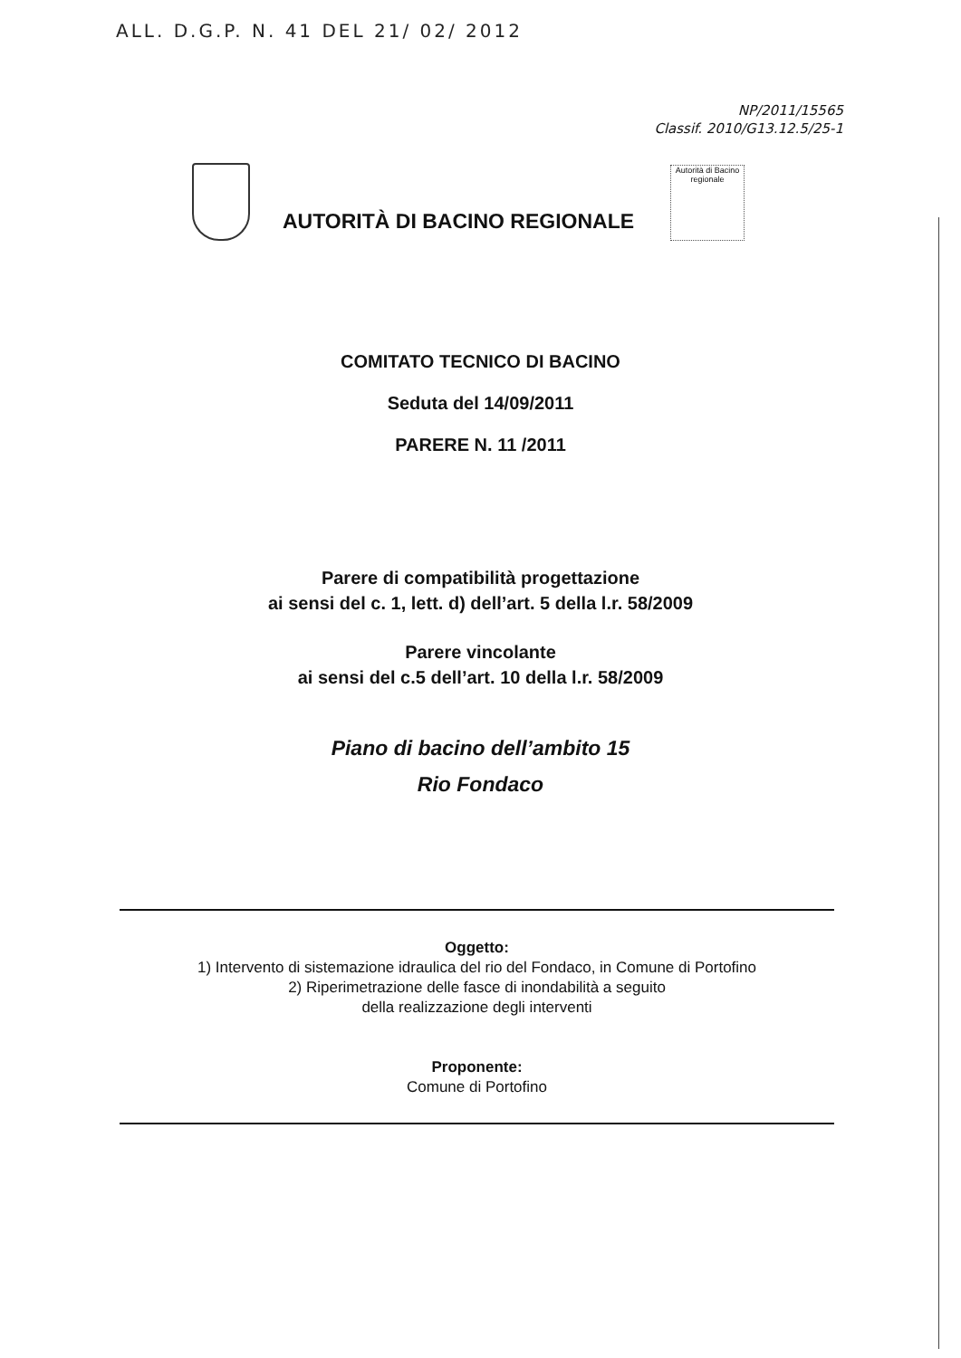ALL. D.G.P. N. 41 DEL 21/ 02/ 2012
NP/2011/15565
Classif. 2010/G13.12.5/25-1
AUTORITÀ DI BACINO REGIONALE
Autorità di Bacino regionale
COMITATO TECNICO DI BACINO
Seduta del 14/09/2011
PARERE N. 11 /2011
Parere di compatibilità progettazione
ai sensi del c. 1, lett. d) dell’art. 5 della l.r. 58/2009
Parere vincolante
ai sensi del c.5 dell’art. 10 della l.r. 58/2009
Piano di bacino dell’ambito 15
Rio Fondaco
Oggetto:
1) Intervento di sistemazione idraulica del rio del Fondaco, in Comune di Portofino
2) Riperimetrazione delle fasce di inondabilità a seguito
della realizzazione degli interventi
Proponente:
Comune di Portofino